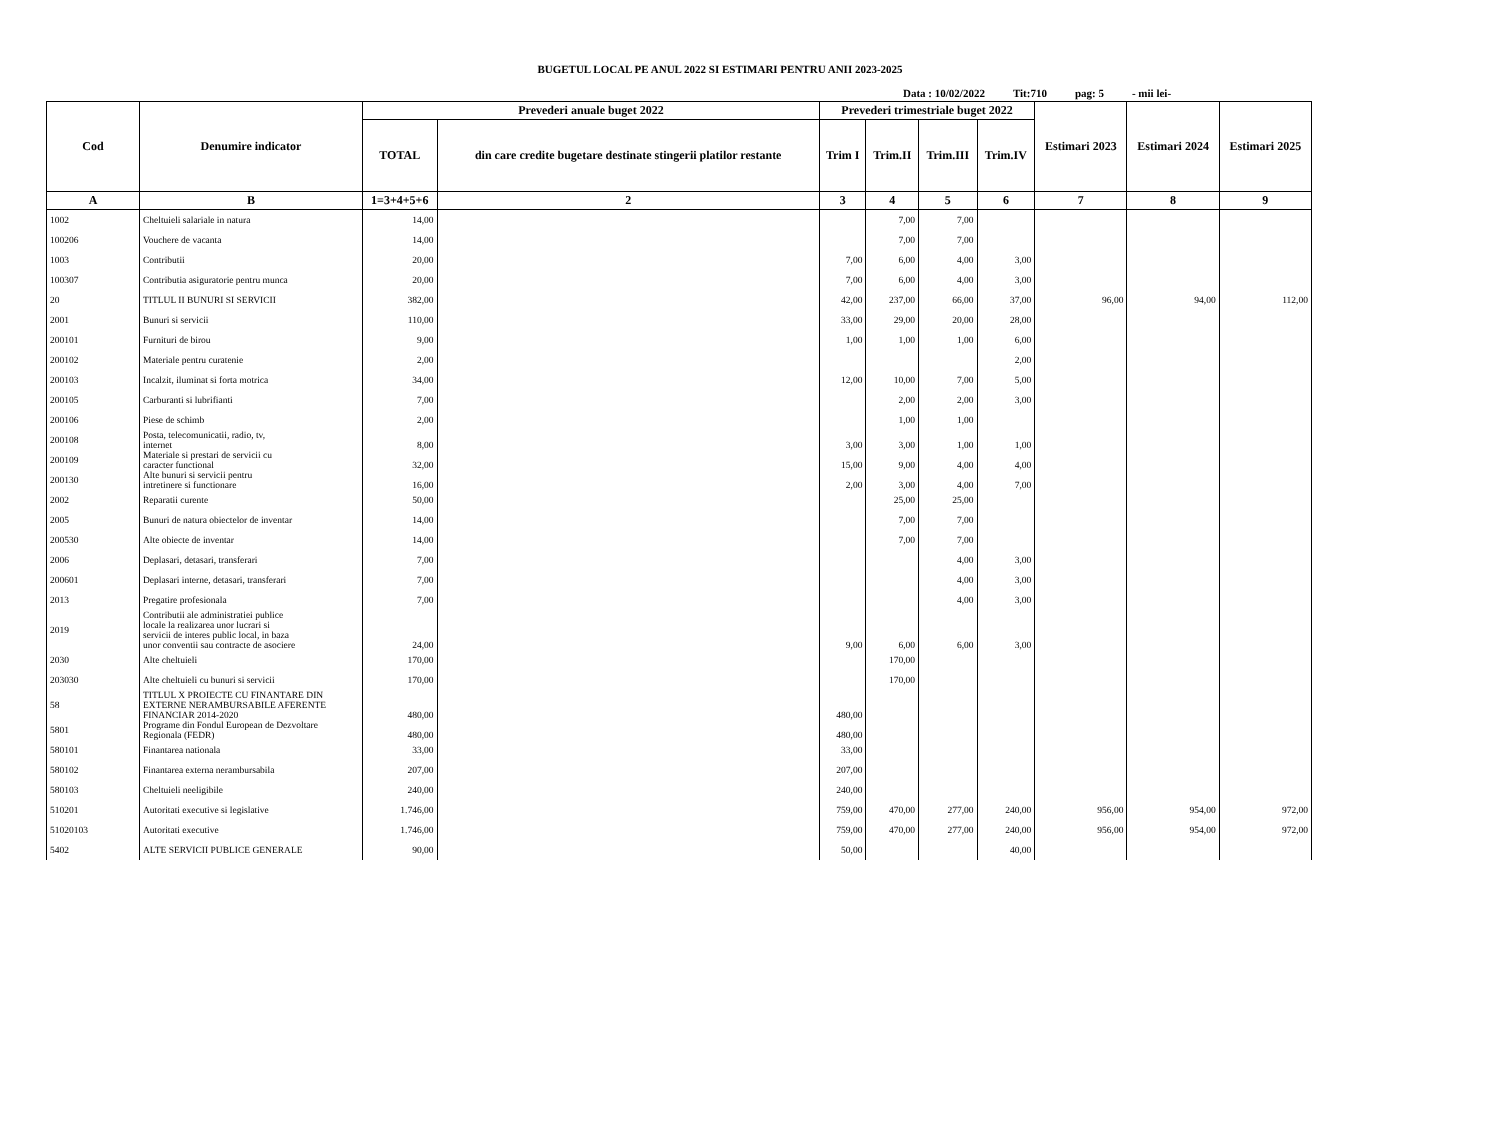BUGETUL LOCAL PE ANUL 2022 SI ESTIMARI PENTRU ANII 2023-2025
Data : 10/02/2022 Tit:710 pag: 5 - mii lei-
| Cod | Denumire indicator | Prevederi anuale buget 2022 | | Prevederi trimestriale buget 2022 | | | | Estimari 2023 | Estimari 2024 | Estimari 2025 |
| --- | --- | --- | --- | --- | --- | --- | --- | --- | --- | --- |
| | | TOTAL | din care credite bugetare destinate stingerii platilor restante | Trim I | Trim.II | Trim.III | Trim.IV | | | |
| A | B | 1=3+4+5+6 | 2 | 3 | 4 | 5 | 6 | 7 | 8 | 9 |
| 1002 | Cheltuieli salariale in natura | 14,00 | | | 7,00 | 7,00 | | | | |
| 100206 | Vouchere de vacanta | 14,00 | | | 7,00 | 7,00 | | | | |
| 1003 | Contributii | 20,00 | | 7,00 | 6,00 | 4,00 | 3,00 | | | |
| 100307 | Contributia asiguratorie pentru munca | 20,00 | | 7,00 | 6,00 | 4,00 | 3,00 | | | |
| 20 | TITLUL II BUNURI SI SERVICII | 382,00 | | 42,00 | 237,00 | 66,00 | 37,00 | 96,00 | 94,00 | 112,00 |
| 2001 | Bunuri si servicii | 110,00 | | 33,00 | 29,00 | 20,00 | 28,00 | | | |
| 200101 | Furnituri de birou | 9,00 | | 1,00 | 1,00 | 1,00 | 6,00 | | | |
| 200102 | Materiale pentru curatenie | 2,00 | | | | | 2,00 | | | |
| 200103 | Incalzit, iluminat si forta motrica | 34,00 | | 12,00 | 10,00 | 7,00 | 5,00 | | | |
| 200105 | Carburanti si lubrifianti | 7,00 | | | 2,00 | 2,00 | 3,00 | | | |
| 200106 | Piese de schimb | 2,00 | | | 1,00 | 1,00 | | | | |
| 200108 | Posta, telecomunicatii, radio, tv, internet | 8,00 | | 3,00 | 3,00 | 1,00 | 1,00 | | | |
| 200109 | Materiale si prestari de servicii cu caracter functional | 32,00 | | 15,00 | 9,00 | 4,00 | 4,00 | | | |
| 200130 | Alte bunuri si servicii pentru intretinere si functionare | 16,00 | | 2,00 | 3,00 | 4,00 | 7,00 | | | |
| 2002 | Reparatii curente | 50,00 | | | 25,00 | 25,00 | | | | |
| 2005 | Bunuri de natura obiectelor de inventar | 14,00 | | | 7,00 | 7,00 | | | | |
| 200530 | Alte obiecte de inventar | 14,00 | | | 7,00 | 7,00 | | | | |
| 2006 | Deplasari, detasari, transferari | 7,00 | | | | 4,00 | 3,00 | | | |
| 200601 | Deplasari interne, detasari, transferari | 7,00 | | | | 4,00 | 3,00 | | | |
| 2013 | Pregatire profesionala | 7,00 | | | | 4,00 | 3,00 | | | |
| 2019 | Contributii ale administratiei publice locale la realizarea unor lucrari si servicii de interes public local, in baza unor conventii sau contracte de asociere | 24,00 | | 9,00 | 6,00 | 6,00 | 3,00 | | | |
| 2030 | Alte cheltuieli | 170,00 | | | 170,00 | | | | | |
| 203030 | Alte cheltuieli cu bunuri si servicii | 170,00 | | | 170,00 | | | | | |
| 58 | TITLUL X PROIECTE CU FINANTARE DIN EXTERNE NERAMBURSABILE AFERENTE FINANCIAR 2014-2020 | 480,00 | | 480,00 | | | | | | |
| 5801 | Programe din Fondul European de Dezvoltare Regionala (FEDR) | 480,00 | | 480,00 | | | | | | |
| 580101 | Finantarea nationala | 33,00 | | 33,00 | | | | | | |
| 580102 | Finantarea externa nerambursabila | 207,00 | | 207,00 | | | | | | |
| 580103 | Cheltuieli neeligibile | 240,00 | | 240,00 | | | | | | |
| 510201 | Autoritati executive si legislative | 1.746,00 | | 759,00 | 470,00 | 277,00 | 240,00 | 956,00 | 954,00 | 972,00 |
| 51020103 | Autoritati executive | 1.746,00 | | 759,00 | 470,00 | 277,00 | 240,00 | 956,00 | 954,00 | 972,00 |
| 5402 | ALTE SERVICII PUBLICE GENERALE | 90,00 | | 50,00 | | | 40,00 | | | |